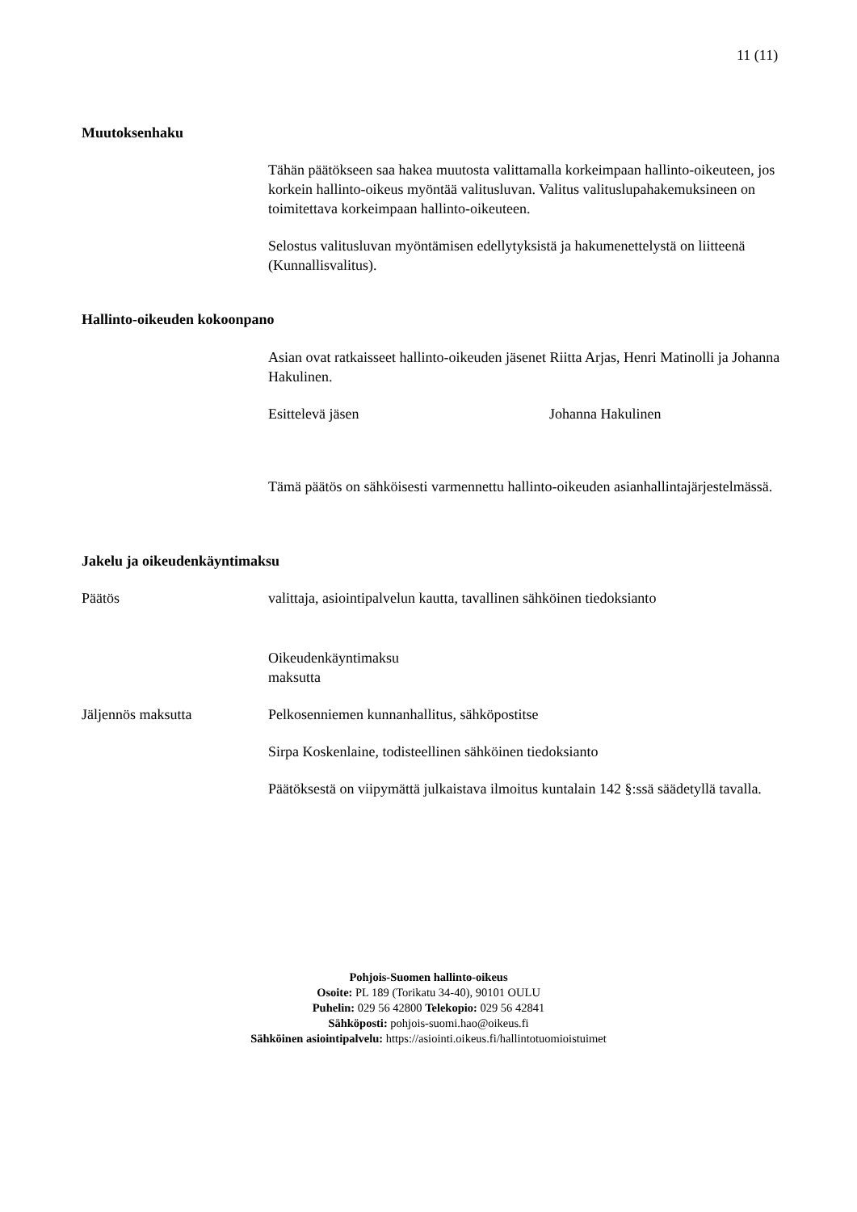11 (11)
Muutoksenhaku
Tähän päätökseen saa hakea muutosta valittamalla korkeimpaan hallinto-oikeuteen, jos korkein hallinto-oikeus myöntää valitusluvan. Valitus valituslupahakemuksineen on toimitettava korkeimpaan hallinto-oikeuteen.
Selostus valitusluvan myöntämisen edellytyksistä ja hakumenettelystä on liitteenä (Kunnallisvalitus).
Hallinto-oikeuden kokoonpano
Asian ovat ratkaisseet hallinto-oikeuden jäsenet Riitta Arjas, Henri Matinolli ja Johanna Hakulinen.
Esittelevä jäsen Johanna Hakulinen
Tämä päätös on sähköisesti varmennettu hallinto-oikeuden asianhallintajärjestelmässä.
Jakelu ja oikeudenkäyntimaksu
Päätös
valittaja, asiointipalvelun kautta, tavallinen sähköinen tiedoksianto
Oikeudenkäyntimaksu
maksutta
Jäljennös maksutta Pelkosenniemen kunnanhallitus, sähköpostitse
Sirpa Koskenlaine, todisteellinen sähköinen tiedoksianto
Päätöksestä on viipymättä julkaistava ilmoitus kuntalain 142 §:ssä säädetyllä tavalla.
Pohjois-Suomen hallinto-oikeus
Osoite: PL 189 (Torikatu 34-40), 90101 OULU
Puhelin: 029 56 42800 Telekopio: 029 56 42841
Sähköposti: pohjois-suomi.hao@oikeus.fi
Sähköinen asiointipalvelu: https://asiointi.oikeus.fi/hallintotuomioistuimet